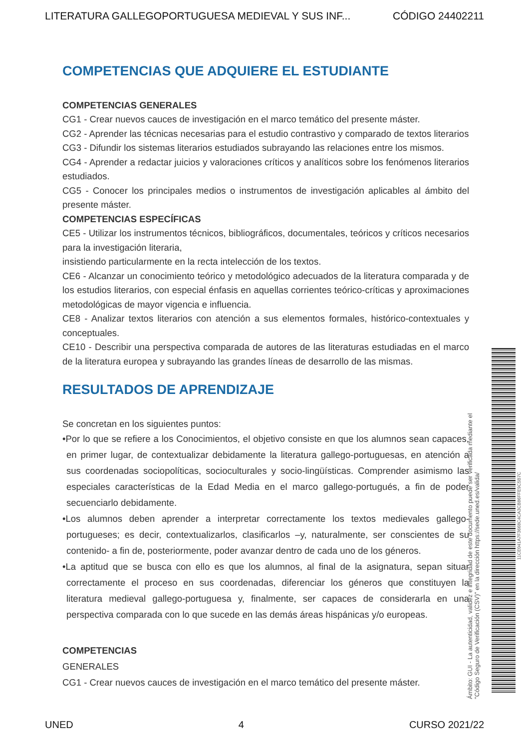LITERATURA GALLEGOPORTUGUESA MEDIEVAL Y SUS INF... CÓDIGO 24402211
COMPETENCIAS QUE ADQUIERE EL ESTUDIANTE
COMPETENCIAS GENERALES
CG1 - Crear nuevos cauces de investigación en el marco temático del presente máster.
CG2 - Aprender las técnicas necesarias para el estudio contrastivo y comparado de textos literarios
CG3 - Difundir los sistemas literarios estudiados subrayando las relaciones entre los mismos.
CG4 - Aprender a redactar juicios y valoraciones críticos y analíticos sobre los fenómenos literarios estudiados.
CG5 - Conocer los principales medios o instrumentos de investigación aplicables al ámbito del presente máster.
COMPETENCIAS ESPECÍFICAS
CE5 - Utilizar los instrumentos técnicos, bibliográficos, documentales, teóricos y críticos necesarios para la investigación literaria,
insistiendo particularmente en la recta intelección de los textos.
CE6 - Alcanzar un conocimiento teórico y metodológico adecuados de la literatura comparada y de los estudios literarios, con especial énfasis en aquellas corrientes teórico-críticas y aproximaciones metodológicas de mayor vigencia e influencia.
CE8 - Analizar textos literarios con atención a sus elementos formales, histórico-contextuales y conceptuales.
CE10 - Describir una perspectiva comparada de autores de las literaturas estudiadas en el marco de la literatura europea y subrayando las grandes líneas de desarrollo de las mismas.
RESULTADOS DE APRENDIZAJE
Se concretan en los siguientes puntos:
•Por lo que se refiere a los Conocimientos, el objetivo consiste en que los alumnos sean capaces, en primer lugar, de contextualizar debidamente la literatura gallego-portuguesas, en atención a sus coordenadas sociopolíticas, socioculturales y socio-lingüísticas. Comprender asimismo las especiales características de la Edad Media en el marco gallego-portugués, a fin de poder secuenciarlo debidamente.
•Los alumnos deben aprender a interpretar correctamente los textos medievales gallego-portugueses; es decir, contextualizarlos, clasificarlos –y, naturalmente, ser conscientes de su contenido- a fin de, posteriormente, poder avanzar dentro de cada uno de los géneros.
•La aptitud que se busca con ello es que los alumnos, al final de la asignatura, sepan situar correctamente el proceso en sus coordenadas, diferenciar los géneros que constituyen la literatura medieval gallego-portuguesa y, finalmente, ser capaces de considerarla en una perspectiva comparada con lo que sucede en las demás áreas hispánicas y/o europeas.
COMPETENCIAS
GENERALES
CG1 - Crear nuevos cauces de investigación en el marco temático del presente máster.
Ámbito: GUI - La autenticidad, validez e integridad de este documento puede ser verificada mediante el
"Código Seguro de Verificación (CSV)" en la dirección https://sede.uned.es/valida/
11CE041A7F3668C4CA3CB86FFE9C5B7C
UNED 4 CURSO 2021/22